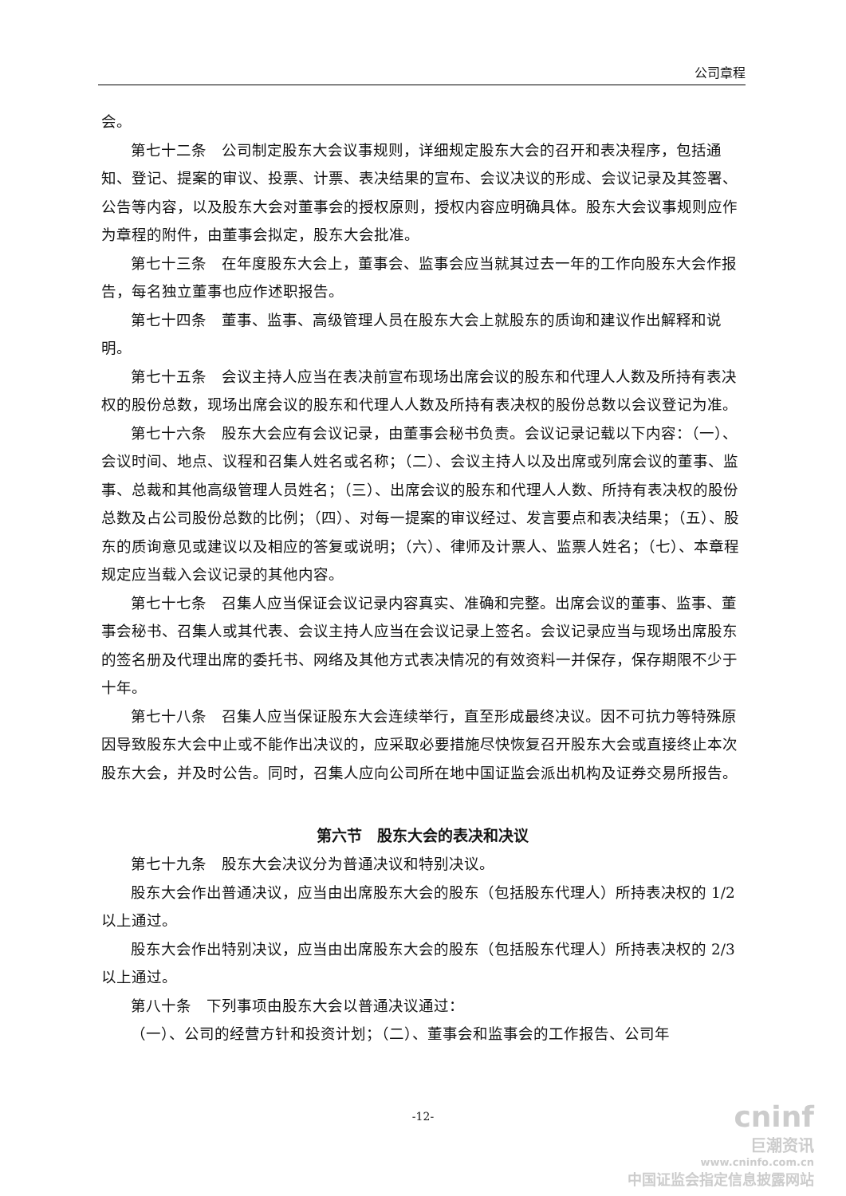公司章程
会。
第七十二条　公司制定股东大会议事规则，详细规定股东大会的召开和表决程序，包括通知、登记、提案的审议、投票、计票、表决结果的宣布、会议决议的形成、会议记录及其签署、公告等内容，以及股东大会对董事会的授权原则，授权内容应明确具体。股东大会议事规则应作为章程的附件，由董事会拟定，股东大会批准。
第七十三条　在年度股东大会上，董事会、监事会应当就其过去一年的工作向股东大会作报告，每名独立董事也应作述职报告。
第七十四条　董事、监事、高级管理人员在股东大会上就股东的质询和建议作出解释和说明。
第七十五条　会议主持人应当在表决前宣布现场出席会议的股东和代理人人数及所持有表决权的股份总数，现场出席会议的股东和代理人人数及所持有表决权的股份总数以会议登记为准。
第七十六条　股东大会应有会议记录，由董事会秘书负责。会议记录记载以下内容：（一）、会议时间、地点、议程和召集人姓名或名称；（二）、会议主持人以及出席或列席会议的董事、监事、总裁和其他高级管理人员姓名；（三）、出席会议的股东和代理人人数、所持有表决权的股份总数及占公司股份总数的比例；（四）、对每一提案的审议经过、发言要点和表决结果；（五）、股东的质询意见或建议以及相应的答复或说明；（六）、律师及计票人、监票人姓名；（七）、本章程规定应当载入会议记录的其他内容。
第七十七条　召集人应当保证会议记录内容真实、准确和完整。出席会议的董事、监事、董事会秘书、召集人或其代表、会议主持人应当在会议记录上签名。会议记录应当与现场出席股东的签名册及代理出席的委托书、网络及其他方式表决情况的有效资料一并保存，保存期限不少于十年。
第七十八条　召集人应当保证股东大会连续举行，直至形成最终决议。因不可抗力等特殊原因导致股东大会中止或不能作出决议的，应采取必要措施尽快恢复召开股东大会或直接终止本次股东大会，并及时公告。同时，召集人应向公司所在地中国证监会派出机构及证券交易所报告。
第六节　股东大会的表决和决议
第七十九条　股东大会决议分为普通决议和特别决议。
股东大会作出普通决议，应当由出席股东大会的股东（包括股东代理人）所持表决权的 1/2 以上通过。
股东大会作出特别决议，应当由出席股东大会的股东（包括股东代理人）所持表决权的 2/3 以上通过。
第八十条　下列事项由股东大会以普通决议通过：
（一）、公司的经营方针和投资计划；（二）、董事会和监事会的工作报告、公司年
-12-
cninf
巨潮资讯
www.cninfo.com.cn
中国证监会指定信息披露网站